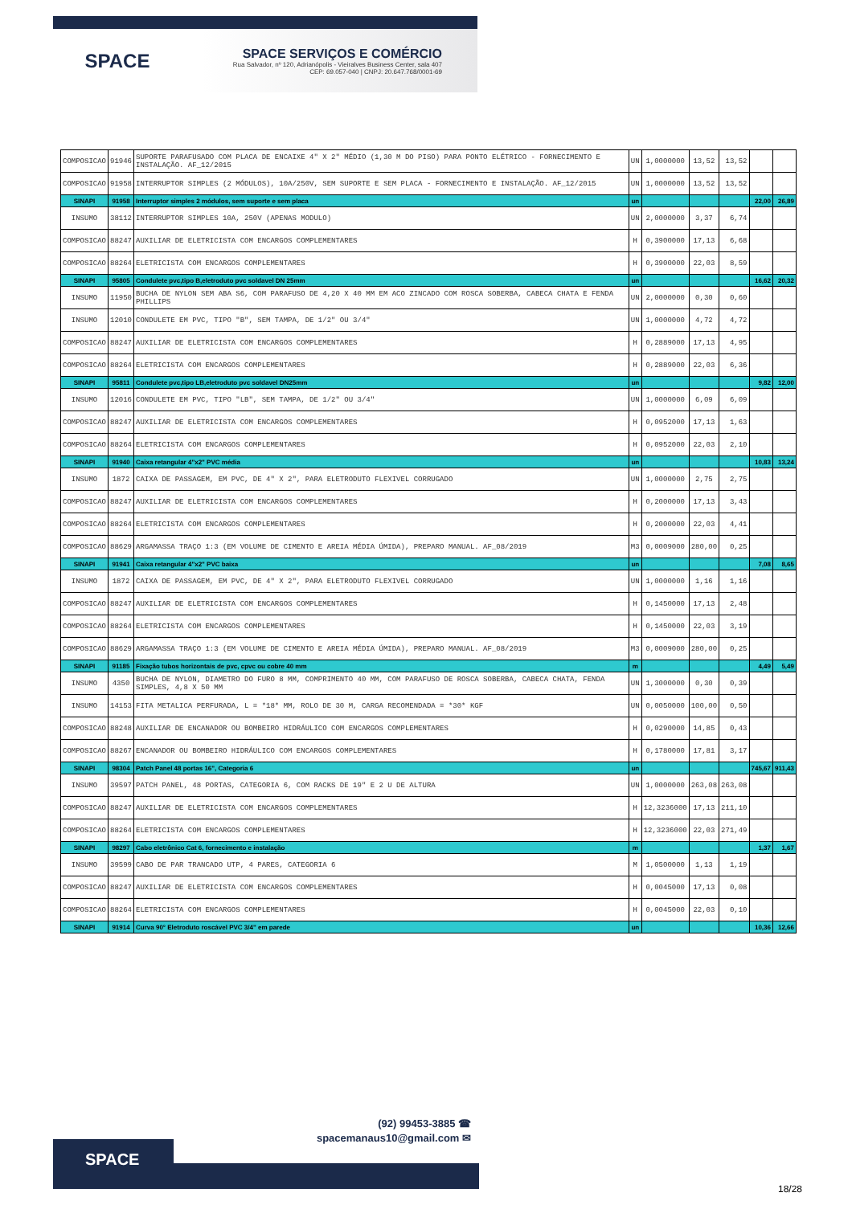SPACE
SPACE SERVIÇOS E COMÉRCIO
Rua Salvador, nº 120, Adrianópolis - Vieiralves Business Center, sala 407
CEP: 69.057-040 | CNPJ: 20.647.768/0001-69
| COMPOSICAO | 91946 | SUPORTE PARAFUSADO COM PLACA DE ENCAIXE 4" X 2" MÉDIO (1,30 M DO PISO) PARA PONTO ELÉTRICO - FORNECIMENTO E INSTALAÇÃO. AF_12/2015 | UN | 1,0000000 | 13,52 | 13,52 | | |
| COMPOSICAO | 91958 | INTERRUPTOR SIMPLES (2 MÓDULOS), 10A/250V, SEM SUPORTE E SEM PLACA - FORNECIMENTO E INSTALAÇÃO. AF_12/2015 | UN | 1,0000000 | 13,52 | 13,52 | | |
| SINAPI | 91958 | Interruptor simples 2 módulos, sem suporte e sem placa | un | | | | 22,00 | 26,89 |
| INSUMO | 38112 | INTERRUPTOR SIMPLES 10A, 250V (APENAS MODULO) | UN | 2,0000000 | 3,37 | 6,74 | | |
| COMPOSICAO | 88247 | AUXILIAR DE ELETRICISTA COM ENCARGOS COMPLEMENTARES | H | 0,3900000 | 17,13 | 6,68 | | |
| COMPOSICAO | 88264 | ELETRICISTA COM ENCARGOS COMPLEMENTARES | H | 0,3900000 | 22,03 | 8,59 | | |
| SINAPI | 95805 | Condulete pvc,tipo B,eletroduto pvc soldavel DN 25mm | un | | | | 16,62 | 20,32 |
| INSUMO | 11950 | BUCHA DE NYLON SEM ABA S6, COM PARAFUSO DE 4,20 X 40 MM EM ACO ZINCADO COM ROSCA SOBERBA, CABECA CHATA E FENDA PHILLIPS | UN | 2,0000000 | 0,30 | 0,60 | | |
| INSUMO | 12010 | CONDULETE EM PVC, TIPO "B", SEM TAMPA, DE 1/2" OU 3/4" | UN | 1,0000000 | 4,72 | 4,72 | | |
| COMPOSICAO | 88247 | AUXILIAR DE ELETRICISTA COM ENCARGOS COMPLEMENTARES | H | 0,2889000 | 17,13 | 4,95 | | |
| COMPOSICAO | 88264 | ELETRICISTA COM ENCARGOS COMPLEMENTARES | H | 0,2889000 | 22,03 | 6,36 | | |
| SINAPI | 95811 | Condulete pvc,tipo LB,eletroduto pvc soldavel DN25mm | un | | | | 9,82 | 12,00 |
| INSUMO | 12016 | CONDULETE EM PVC, TIPO "LB", SEM TAMPA, DE 1/2" OU 3/4" | UN | 1,0000000 | 6,09 | 6,09 | | |
| COMPOSICAO | 88247 | AUXILIAR DE ELETRICISTA COM ENCARGOS COMPLEMENTARES | H | 0,0952000 | 17,13 | 1,63 | | |
| COMPOSICAO | 88264 | ELETRICISTA COM ENCARGOS COMPLEMENTARES | H | 0,0952000 | 22,03 | 2,10 | | |
| SINAPI | 91940 | Caixa retangular 4"x2" PVC média | un | | | | 10,83 | 13,24 |
| INSUMO | 1872 | CAIXA DE PASSAGEM, EM PVC, DE 4" X 2", PARA ELETRODUTO FLEXIVEL CORRUGADO | UN | 1,0000000 | 2,75 | 2,75 | | |
| COMPOSICAO | 88247 | AUXILIAR DE ELETRICISTA COM ENCARGOS COMPLEMENTARES | H | 0,2000000 | 17,13 | 3,43 | | |
| COMPOSICAO | 88264 | ELETRICISTA COM ENCARGOS COMPLEMENTARES | H | 0,2000000 | 22,03 | 4,41 | | |
| COMPOSICAO | 88629 | ARGAMASSA TRAÇO 1:3 (EM VOLUME DE CIMENTO E AREIA MÉDIA ÚMIDA), PREPARO MANUAL. AF_08/2019 | M3 | 0,0009000 | 280,00 | 0,25 | | |
| SINAPI | 91941 | Caixa retangular 4"x2" PVC baixa | un | | | | 7,08 | 8,65 |
| INSUMO | 1872 | CAIXA DE PASSAGEM, EM PVC, DE 4" X 2", PARA ELETRODUTO FLEXIVEL CORRUGADO | UN | 1,0000000 | 1,16 | 1,16 | | |
| COMPOSICAO | 88247 | AUXILIAR DE ELETRICISTA COM ENCARGOS COMPLEMENTARES | H | 0,1450000 | 17,13 | 2,48 | | |
| COMPOSICAO | 88264 | ELETRICISTA COM ENCARGOS COMPLEMENTARES | H | 0,1450000 | 22,03 | 3,19 | | |
| COMPOSICAO | 88629 | ARGAMASSA TRAÇO 1:3 (EM VOLUME DE CIMENTO E AREIA MÉDIA ÚMIDA), PREPARO MANUAL. AF_08/2019 | M3 | 0,0009000 | 280,00 | 0,25 | | |
| SINAPI | 91185 | Fixação tubos horizontais de pvc, cpvc ou cobre 40 mm | m | | | | 4,49 | 5,49 |
| INSUMO | 4350 | BUCHA DE NYLON, DIAMETRO DO FURO 8 MM, COMPRIMENTO 40 MM, COM PARAFUSO DE ROSCA SOBERBA, CABECA CHATA, FENDA SIMPLES, 4,8 X 50 MM | UN | 1,3000000 | 0,30 | 0,39 | | |
| INSUMO | 14153 | FITA METALICA PERFURADA, L = *18* MM, ROLO DE 30 M, CARGA RECOMENDADA = *30* KGF | UN | 0,0050000 | 100,00 | 0,50 | | |
| COMPOSICAO | 88248 | AUXILIAR DE ENCANADOR OU BOMBEIRO HIDRÁULICO COM ENCARGOS COMPLEMENTARES | H | 0,0290000 | 14,85 | 0,43 | | |
| COMPOSICAO | 88267 | ENCANADOR OU BOMBEIRO HIDRÁULICO COM ENCARGOS COMPLEMENTARES | H | 0,1780000 | 17,81 | 3,17 | | |
| SINAPI | 98304 | Patch Panel 48 portas 16", Categoria 6 | un | | | | 745,67 | 911,43 |
| INSUMO | 39597 | PATCH PANEL, 48 PORTAS, CATEGORIA 6, COM RACKS DE 19" E 2 U DE ALTURA | UN | 1,0000000 | 263,08 | 263,08 | | |
| COMPOSICAO | 88247 | AUXILIAR DE ELETRICISTA COM ENCARGOS COMPLEMENTARES | H | 12,3236000 | 17,13 | 211,10 | | |
| COMPOSICAO | 88264 | ELETRICISTA COM ENCARGOS COMPLEMENTARES | H | 12,3236000 | 22,03 | 271,49 | | |
| SINAPI | 98297 | Cabo eletrônico Cat 6, fornecimento e instalação | m | | | | 1,37 | 1,67 |
| INSUMO | 39599 | CABO DE PAR TRANCADO UTP, 4 PARES, CATEGORIA 6 | M | 1,0500000 | 1,13 | 1,19 | | |
| COMPOSICAO | 88247 | AUXILIAR DE ELETRICISTA COM ENCARGOS COMPLEMENTARES | H | 0,0045000 | 17,13 | 0,08 | | |
| COMPOSICAO | 88264 | ELETRICISTA COM ENCARGOS COMPLEMENTARES | H | 0,0045000 | 22,03 | 0,10 | | |
| SINAPI | 91914 | Curva 90° Eletroduto roscável PVC 3/4" em parede | un | | | | 10,36 | 12,66 |
SPACE
(92) 99453-3885 ☎
spacemanaus10@gmail.com ✉
18/28